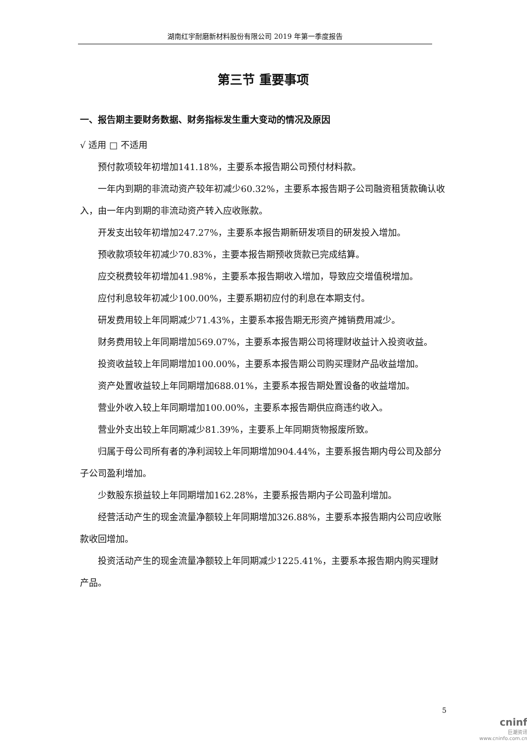湖南红宇耐磨新材料股份有限公司 2019 年第一季度报告
第三节 重要事项
一、报告期主要财务数据、财务指标发生重大变动的情况及原因
√ 适用 □ 不适用
预付款项较年初增加141.18%，主要系本报告期公司预付材料款。
一年内到期的非流动资产较年初减少60.32%，主要系本报告期子公司融资租赁款确认收入，由一年内到期的非流动资产转入应收账款。
开发支出较年初增加247.27%，主要系本报告期新研发项目的研发投入增加。
预收款项较年初减少70.83%，主要本报告期预收货款已完成结算。
应交税费较年初增加41.98%，主要系本报告期收入增加，导致应交增值税增加。
应付利息较年初减少100.00%，主要系期初应付的利息在本期支付。
研发费用较上年同期减少71.43%，主要系本报告期无形资产摊销费用减少。
财务费用较上年同期增加569.07%，主要系本报告期公司将理财收益计入投资收益。
投资收益较上年同期增加100.00%，主要系本报告期公司购买理财产品收益增加。
资产处置收益较上年同期增加688.01%，主要系本报告期处置设备的收益增加。
营业外收入较上年同期增加100.00%，主要系本报告期供应商违约收入。
营业外支出较上年同期减少81.39%，主要系上年同期货物报废所致。
归属于母公司所有者的净利润较上年同期增加904.44%，主要系报告期内母公司及部分子公司盈利增加。
少数股东损益较上年同期增加162.28%，主要系报告期内子公司盈利增加。
经营活动产生的现金流量净额较上年同期增加326.88%，主要系本报告期内公司应收账款收回增加。
投资活动产生的现金流量净额较上年同期减少1225.41%，主要系本报告期内购买理财产品。
5
cninf
巨潮资讯
www.cninfo.com.cn